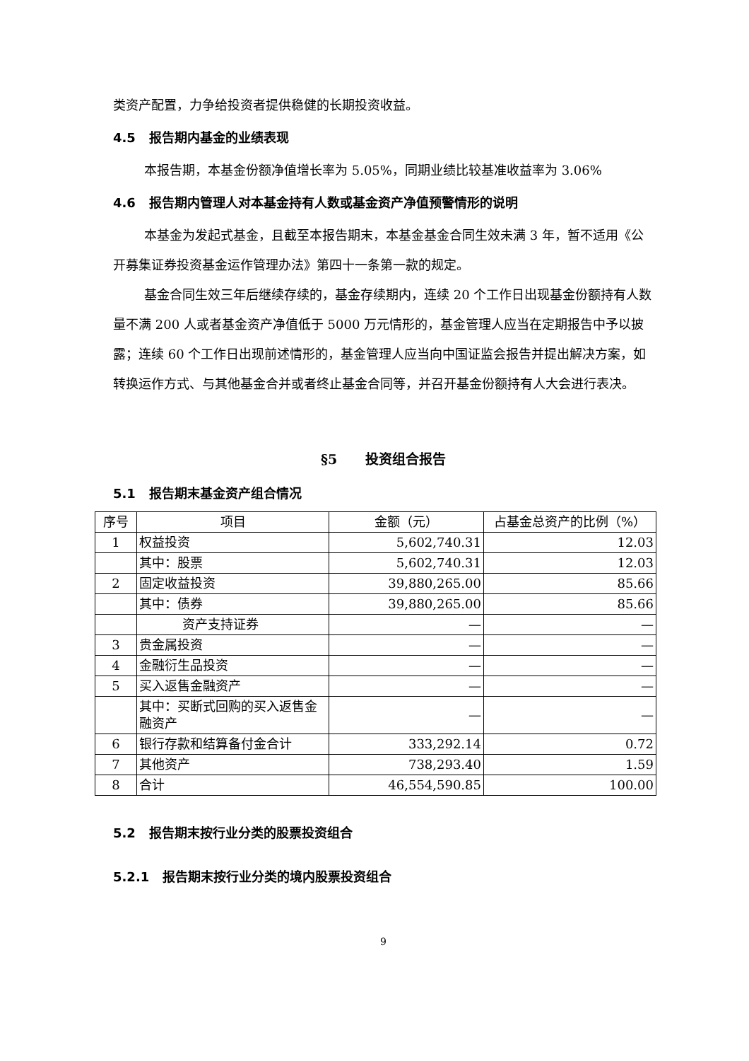类资产配置，力争给投资者提供稳健的长期投资收益。
4.5 报告期内基金的业绩表现
本报告期，本基金份额净值增长率为 5.05%，同期业绩比较基准收益率为 3.06%
4.6 报告期内管理人对本基金持有人数或基金资产净值预警情形的说明
本基金为发起式基金，且截至本报告期末，本基金基金合同生效未满 3 年，暂不适用《公开募集证券投资基金运作管理办法》第四十一条第一款的规定。
基金合同生效三年后继续存续的，基金存续期内，连续 20 个工作日出现基金份额持有人数量不满 200 人或者基金资产净值低于 5000 万元情形的，基金管理人应当在定期报告中予以披露；连续 60 个工作日出现前述情形的，基金管理人应当向中国证监会报告并提出解决方案，如转换运作方式、与其他基金合并或者终止基金合同等，并召开基金份额持有人大会进行表决。
§5 投资组合报告
5.1 报告期末基金资产组合情况
| 序号 | 项目 | 金额（元） | 占基金总资产的比例（%） |
| --- | --- | --- | --- |
| 1 | 权益投资 | 5,602,740.31 | 12.03 |
| | 其中：股票 | 5,602,740.31 | 12.03 |
| 2 | 固定收益投资 | 39,880,265.00 | 85.66 |
| | 其中：债券 | 39,880,265.00 | 85.66 |
| | 资产支持证券 | — | — |
| 3 | 贵金属投资 | — | — |
| 4 | 金融衍生品投资 | — | — |
| 5 | 买入返售金融资产 | — | — |
| | 其中：买断式回购的买入返售金融资产 | — | — |
| 6 | 银行存款和结算备付金合计 | 333,292.14 | 0.72 |
| 7 | 其他资产 | 738,293.40 | 1.59 |
| 8 | 合计 | 46,554,590.85 | 100.00 |
5.2 报告期末按行业分类的股票投资组合
5.2.1 报告期末按行业分类的境内股票投资组合
9